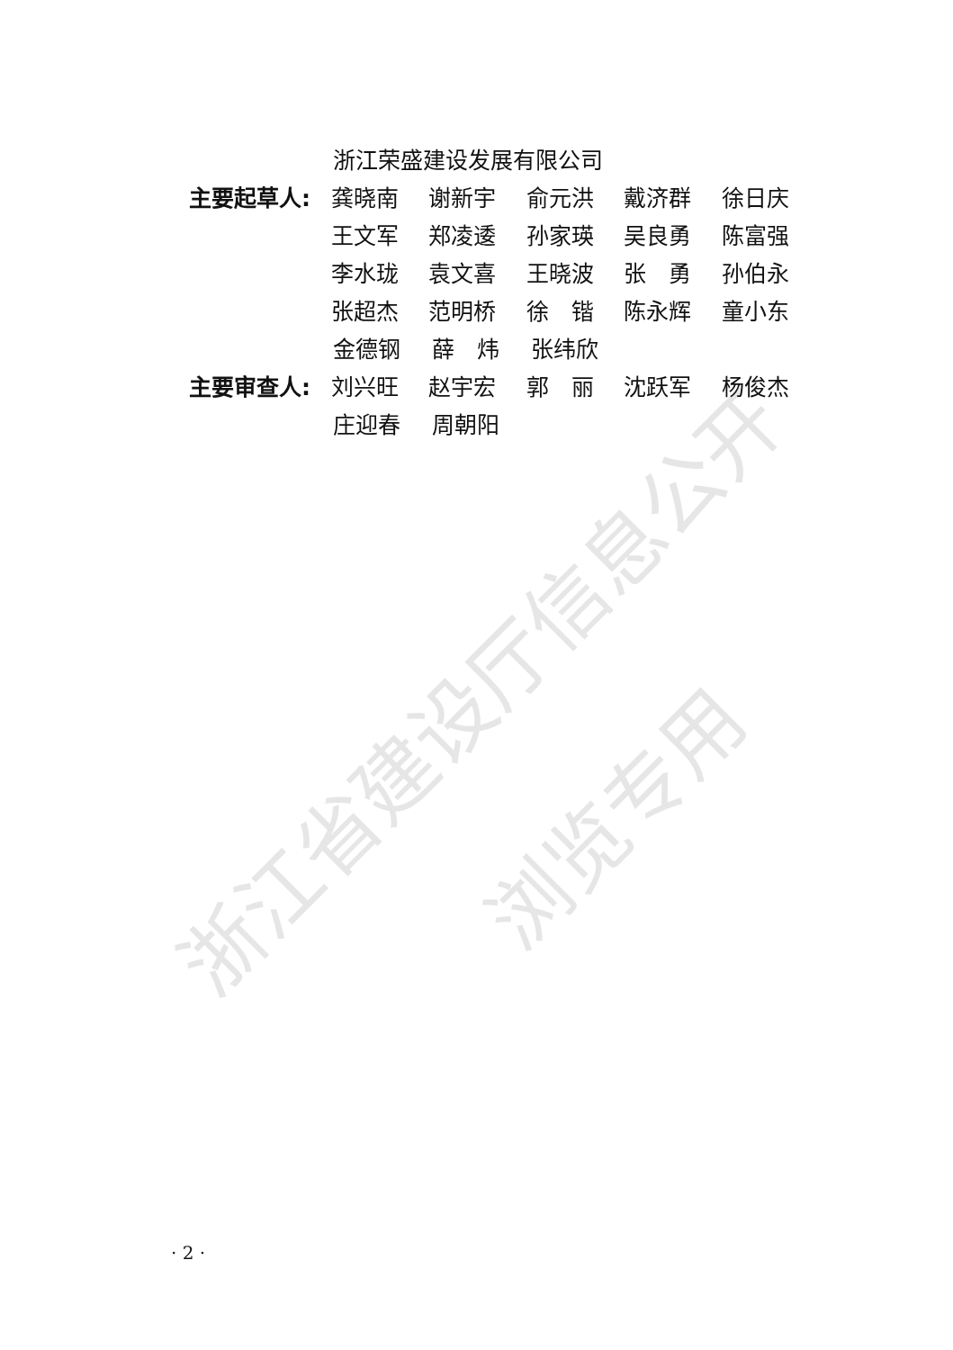浙江省建设厅信息公开
浏览专用
浙江荣盛建设发展有限公司
主要起草人: 龚晓南 谢新宇 俞元洪 戴济群 徐日庆
王文军 郑凌逶 孙家瑛 吴良勇 陈富强
李水珑 袁文喜 王晓波 张　勇 孙伯永
张超杰 范明桥 徐　锴 陈永辉 童小东
金德钢 薛　炜 张纬欣
主要审查人: 刘兴旺 赵宇宏 郭　丽 沈跃军 杨俊杰
庄迎春 周朝阳
· 2 ·